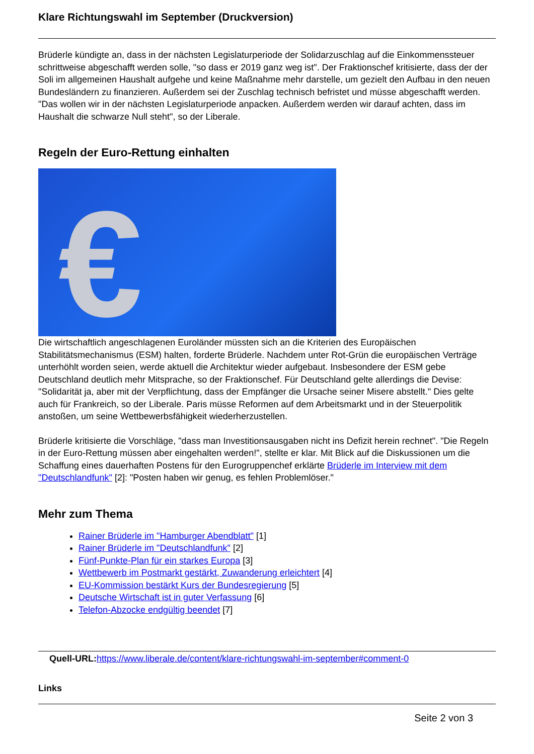Klare Richtungswahl im September (Druckversion)
Brüderle kündigte an, dass in der nächsten Legislaturperiode der Solidarzuschlag auf die Einkommenssteuer schrittweise abgeschafft werden solle, "so dass er 2019 ganz weg ist". Der Fraktionschef kritisierte, dass der der Soli im allgemeinen Haushalt aufgehe und keine Maßnahme mehr darstelle, um gezielt den Aufbau in den neuen Bundesländern zu finanzieren. Außerdem sei der Zuschlag technisch befristet und müsse abgeschafft werden. "Das wollen wir in der nächsten Legislaturperiode anpacken. Außerdem werden wir darauf achten, dass im Haushalt die schwarze Null steht", so der Liberale.
Regeln der Euro-Rettung einhalten
€
Die wirtschaftlich angeschlagenen Euroländer müssten sich an die Kriterien des Europäischen Stabilitätsmechanismus (ESM) halten, forderte Brüderle. Nachdem unter Rot-Grün die europäischen Verträge unterhöhlt worden seien, werde aktuell die Architektur wieder aufgebaut. Insbesondere der ESM gebe Deutschland deutlich mehr Mitsprache, so der Fraktionschef. Für Deutschland gelte allerdings die Devise: "Solidarität ja, aber mit der Verpflichtung, dass der Empfänger die Ursache seiner Misere abstellt." Dies gelte auch für Frankreich, so der Liberale. Paris müsse Reformen auf dem Arbeitsmarkt und in der Steuerpolitik anstoßen, um seine Wettbewerbsfähigkeit wiederherzustellen.
Brüderle kritisierte die Vorschläge, "dass man Investitionsausgaben nicht ins Defizit herein rechnet". "Die Regeln in der Euro-Rettung müssen aber eingehalten werden!", stellte er klar. Mit Blick auf die Diskussionen um die Schaffung eines dauerhaften Postens für den Eurogruppenchef erklärte Brüderle im Interview mit dem "Deutschlandfunk" [2]: "Posten haben wir genug, es fehlen Problemlöser."
Mehr zum Thema
Rainer Brüderle im "Hamburger Abendblatt" [1]
Rainer Brüderle im "Deutschlandfunk" [2]
Fünf-Punkte-Plan für ein starkes Europa [3]
Wettbewerb im Postmarkt gestärkt, Zuwanderung erleichtert [4]
EU-Kommission bestärkt Kurs der Bundesregierung [5]
Deutsche Wirtschaft ist in guter Verfassung [6]
Telefon-Abzocke endgültig beendet [7]
Quell-URL: https://www.liberale.de/content/klare-richtungswahl-im-september#comment-0
Links
Seite 2 von 3